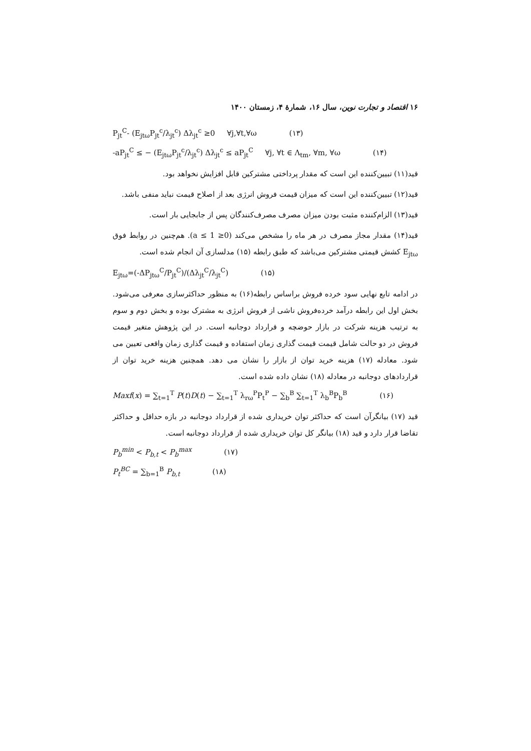۱۶ اقتصاد و تجارت نوین، سال ۱۶، شمارهٔ ۴، زمستان ۱۴۰۰
P<sub>jt</sub><sup>C</sup>- (E<sub>jtω</sub>P<sub>jt</sub><sup>c</sup>/λ<sub>jt</sub><sup>c</sup>) Δλ<sub>jt</sub><sup>c</sup> ≥0 ∀j,∀t,∀ω (۱۳)
-aP<sub>jt</sub><sup>C</sup> ≤ − (E<sub>jtω</sub>P<sub>jt</sub><sup>c</sup>/λ<sub>jt</sub><sup>c</sup>) Δλ<sub>jt</sub><sup>c</sup> ≤ aP<sub>jt</sub><sup>C</sup> ∀j, ∀t ∈ Λ<sub>tm</sub>, ∀m, ∀ω (۱۴)
قید(۱۱) تبیین‌کننده این است که مقدار پرداختی مشترکین قابل افزایش نخواهد بود.
قید(۱۲) تبیین‌کننده این است که میزان قیمت فروش انرژی بعد از اصلاح قیمت نباید منفی باشد.
قید(۱۳) الزام‌کننده مثبت بودن میزان مصرف مصرف‌کنندگان پس از جابجایی بار است.
قید(۱۴) مقدار مجاز مصرف در هر ماه را مشخص می‌کند (0≤ a ≤ 1). هم‌چنین در روابط فوق E<sub>jtω</sub> کشش قیمتی مشترکین می‌باشد که طبق رابطه (۱۵) مدلسازی آن انجام شده است.
E<sub>jtω</sub>=(-ΔP<sub>jtω</sub><sup>C</sup>/P<sub>jt</sub><sup>C</sup>)/(Δλ<sub>jt</sub><sup>C</sup>/λ<sub>jt</sub><sup>C</sup>) (۱۵)
در ادامه تابع نهایی سود خرده فروش براساس رابطه(۱۶) به منظور حداکثرسازی معرفی می‌شود. بخش اول این رابطه درآمد خرده‌فروش ناشی از فروش انرژی به مشترک بوده و بخش دوم و سوم به ترتیب هزینه شرکت در بازار حوضچه و قرارداد دوجانبه است. در این پژوهش متغیر قیمت فروش در دو حالت شامل قیمت قیمت گذاری زمان استفاده و قیمت گذاری زمان واقعی تعیین می شود. معادله (۱۷) هزینه خرید توان از بازار را نشان می دهد. همچنین هزینه خرید توان از قراردادهای دوجانبه در معادله (۱۸) نشان داده شده است.
Maxf(x) = ∑<sub>t=1</sub><sup>T</sup> P(t)D(t) − ∑<sub>t=1</sub><sup>T</sup> λ<sub>rω</sub><sup>P</sup>P<sub>t</sub><sup>P</sup> − ∑<sub>b</sub><sup>B</sup> ∑<sub>t=1</sub><sup>T</sup> λ<sub>b</sub><sup>B</sup>P<sub>b</sub><sup>B</sup> (۱۶)
قید (۱۷) بیانگرآن است که حداکثر توان خریداری شده از قرارداد دوجانبه در بازه حداقل و حداکثر تقاضا قرار دارد و قید (۱۸) بیانگر کل توان خریداری شده از قرارداد دوجانبه است.
P<sub>b</sub><sup>min</sup> < P<sub>b,t</sub> < P<sub>b</sub><sup>max</sup> (۱۷)
P<sub>t</sub><sup>BC</sup> = ∑<sub>b=1</sub><sup>B</sup> P<sub>b,t</sub> (۱۸)